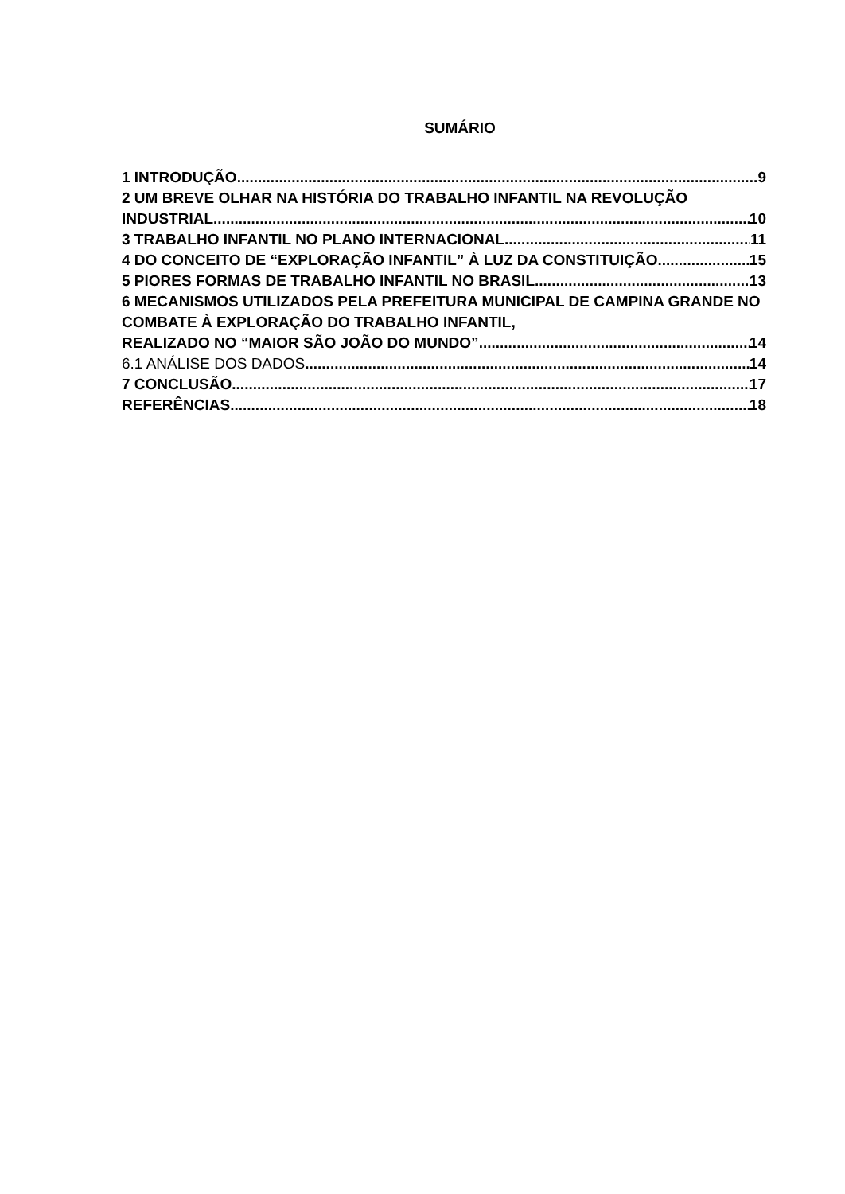SUMÁRIO
1 INTRODUÇÃO 9
2 UM BREVE OLHAR NA HISTÓRIA DO TRABALHO INFANTIL NA REVOLUÇÃO
INDUSTRIAL 10
3 TRABALHO INFANTIL NO PLANO INTERNACIONAL 11
4 DO CONCEITO DE “EXPLORAÇÃO INFANTIL” À LUZ DA CONSTITUIÇÃO 15
5 PIORES FORMAS DE TRABALHO INFANTIL NO BRASIL 13
6 MECANISMOS UTILIZADOS PELA PREFEITURA MUNICIPAL DE CAMPINA GRANDE NO COMBATE À EXPLORAÇÃO DO TRABALHO INFANTIL,
REALIZADO NO “MAIOR SÃO JOÃO DO MUNDO” 14
6.1 ANÁLISE DOS DADOS 14
7 CONCLUSÃO 17
REFERÊNCIAS 18